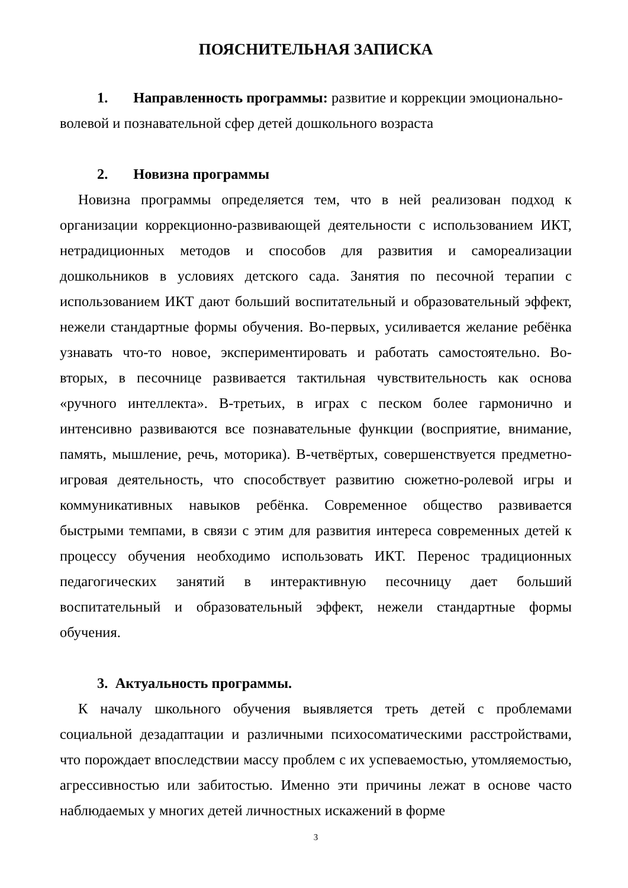ПОЯСНИТЕЛЬНАЯ ЗАПИСКА
1. Направленность программы: развитие и коррекции эмоционально-
волевой и познавательной сфер детей дошкольного возраста
2. Новизна программы
Новизна программы определяется тем, что в ней реализован подход к организации коррекционно-развивающей деятельности с использованием ИКТ, нетрадиционных методов и способов для развития и самореализации дошкольников в условиях детского сада. Занятия по песочной терапии с использованием ИКТ дают больший воспитательный и образовательный эффект, нежели стандартные формы обучения. Во-первых, усиливается желание ребёнка узнавать что-то новое, экспериментировать и работать самостоятельно. Во-вторых, в песочнице развивается тактильная чувствительность как основа «ручного интеллекта». В-третьих, в играх с песком более гармонично и интенсивно развиваются все познавательные функции (восприятие, внимание, память, мышление, речь, моторика). В-четвёртых, совершенствуется предметно-игровая деятельность, что способствует развитию сюжетно-ролевой игры и коммуникативных навыков ребёнка. Современное общество развивается быстрыми темпами, в связи с этим для развития интереса современных детей к процессу обучения необходимо использовать ИКТ. Перенос традиционных педагогических занятий в интерактивную песочницу дает больший воспитательный и образовательный эффект, нежели стандартные формы обучения.
3. Актуальность программы.
К началу школьного обучения выявляется треть детей с проблемами социальной дезадаптации и различными психосоматическими расстройствами, что порождает впоследствии массу проблем с их успеваемостью, утомляемостью, агрессивностью или забитостью. Именно эти причины лежат в основе часто наблюдаемых у многих детей личностных искажений в форме
3